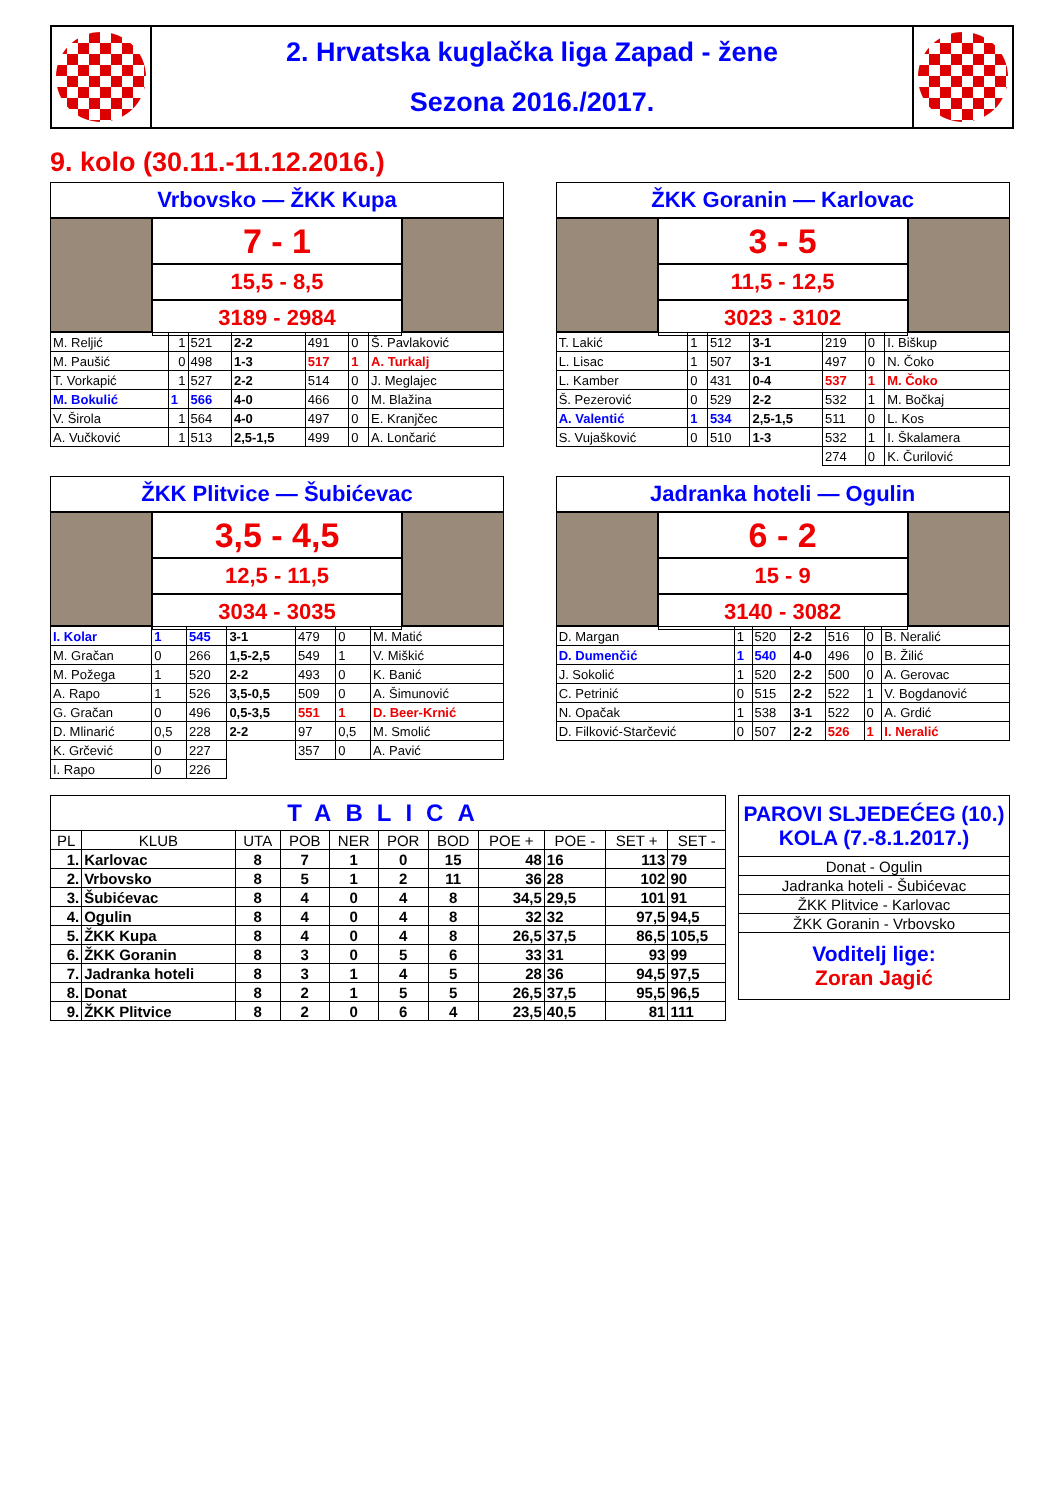2. Hrvatska kuglačka liga Zapad - žene
Sezona 2016./2017.
9. kolo (30.11.-11.12.2016.)
Vrbovsko — ŽKK Kupa
7 - 1
15,5 - 8,5
3189 - 2984
| M. Reljić | 1 | 521 | 2-2 | 491 | 0 | Š. Pavlaković |
| M. Paušić | 0 | 498 | 1-3 | 517 | 1 | A. Turkalj |
| T. Vorkapić | 1 | 527 | 2-2 | 514 | 0 | J. Meglajec |
| M. Bokulić | 1 | 566 | 4-0 | 466 | 0 | M. Blažina |
| V. Širola | 1 | 564 | 4-0 | 497 | 0 | E. Kranjčec |
| A. Vučković | 1 | 513 | 2,5-1,5 | 499 | 0 | A. Lončarić |
ŽKK Goranin — Karlovac
3 - 5
11,5 - 12,5
3023 - 3102
| T. Lakić | 1 | 512 | 3-1 | 219 | 0 | I. Biškup |
| L. Lisac | 1 | 507 | 3-1 | 497 | 0 | N. Čoko |
| L. Kamber | 0 | 431 | 0-4 | 537 | 1 | M. Čoko |
| Š. Pezerović | 0 | 529 | 2-2 | 532 | 1 | M. Bočkaj |
| A. Valentić | 1 | 534 | 2,5-1,5 | 511 | 0 | L. Kos |
| S. Vujašković | 0 | 510 | 1-3 | 532 | 1 | I. Škalamera |
| | | | | 274 | 0 | K. Čurilović |
ŽKK Plitvice — Šubićevac
3,5 - 4,5
12,5 - 11,5
3034 - 3035
| I. Kolar | 1 | 545 | 3-1 | 479 | 0 | M. Matić |
| M. Gračan | 0 | 266 | 1,5-2,5 | 549 | 1 | V. Miškić |
| M. Požega | 1 | 520 | 2-2 | 493 | 0 | K. Banić |
| A. Rapo | 1 | 526 | 3,5-0,5 | 509 | 0 | A. Šimunović |
| G. Gračan | 0 | 496 | 0,5-3,5 | 551 | 1 | D. Beer-Krnić |
| D. Mlinarić | 0,5 | 228 | 2-2 | 97 | 0,5 | M. Smolić |
| K. Grčević | 0 | 227 | | 357 | 0 | A. Pavić |
| I. Rapo | 0 | 226 | | | | |
Jadranka hoteli — Ogulin
6 - 2
15 - 9
3140 - 3082
| D. Margan | 1 | 520 | 2-2 | 516 | 0 | B. Neralić |
| D. Dumenčić | 1 | 540 | 4-0 | 496 | 0 | B. Žilić |
| J. Sokolić | 1 | 520 | 2-2 | 500 | 0 | A. Gerovac |
| C. Petrinić | 0 | 515 | 2-2 | 522 | 1 | V. Bogdanović |
| N. Opačak | 1 | 538 | 3-1 | 522 | 0 | A. Grdić |
| D. Filković-Starčević | 0 | 507 | 2-2 | 526 | 1 | I. Neralić |
| TABLICA | | | | | | | | | | |
| --- | --- | --- | --- | --- | --- | --- | --- | --- | --- | --- |
| PL | KLUB | UTA | POB | NER | POR | BOD | POE + | POE - | SET + | SET - |
| 1. | Karlovac | 8 | 7 | 1 | 0 | 15 | 48 | 16 | 113 | 79 |
| 2. | Vrbovsko | 8 | 5 | 1 | 2 | 11 | 36 | 28 | 102 | 90 |
| 3. | Šubićevac | 8 | 4 | 0 | 4 | 8 | 34,5 | 29,5 | 101 | 91 |
| 4. | Ogulin | 8 | 4 | 0 | 4 | 8 | 32 | 32 | 97,5 | 94,5 |
| 5. | ŽKK Kupa | 8 | 4 | 0 | 4 | 8 | 26,5 | 37,5 | 86,5 | 105,5 |
| 6. | ŽKK Goranin | 8 | 3 | 0 | 5 | 6 | 33 | 31 | 93 | 99 |
| 7. | Jadranka hoteli | 8 | 3 | 1 | 4 | 5 | 28 | 36 | 94,5 | 97,5 |
| 8. | Donat | 8 | 2 | 1 | 5 | 5 | 26,5 | 37,5 | 95,5 | 96,5 |
| 9. | ŽKK Plitvice | 8 | 2 | 0 | 6 | 4 | 23,5 | 40,5 | 81 | 111 |
| PAROVI SLJEDEĆEG (10.) KOLA (7.-8.1.2017.) |
| --- |
| Donat - Ogulin |
| Jadranka hoteli - Šubićevac |
| ŽKK Plitvice - Karlovac |
| ŽKK Goranin - Vrbovsko |
| Voditelj lige: Zoran Jagić |